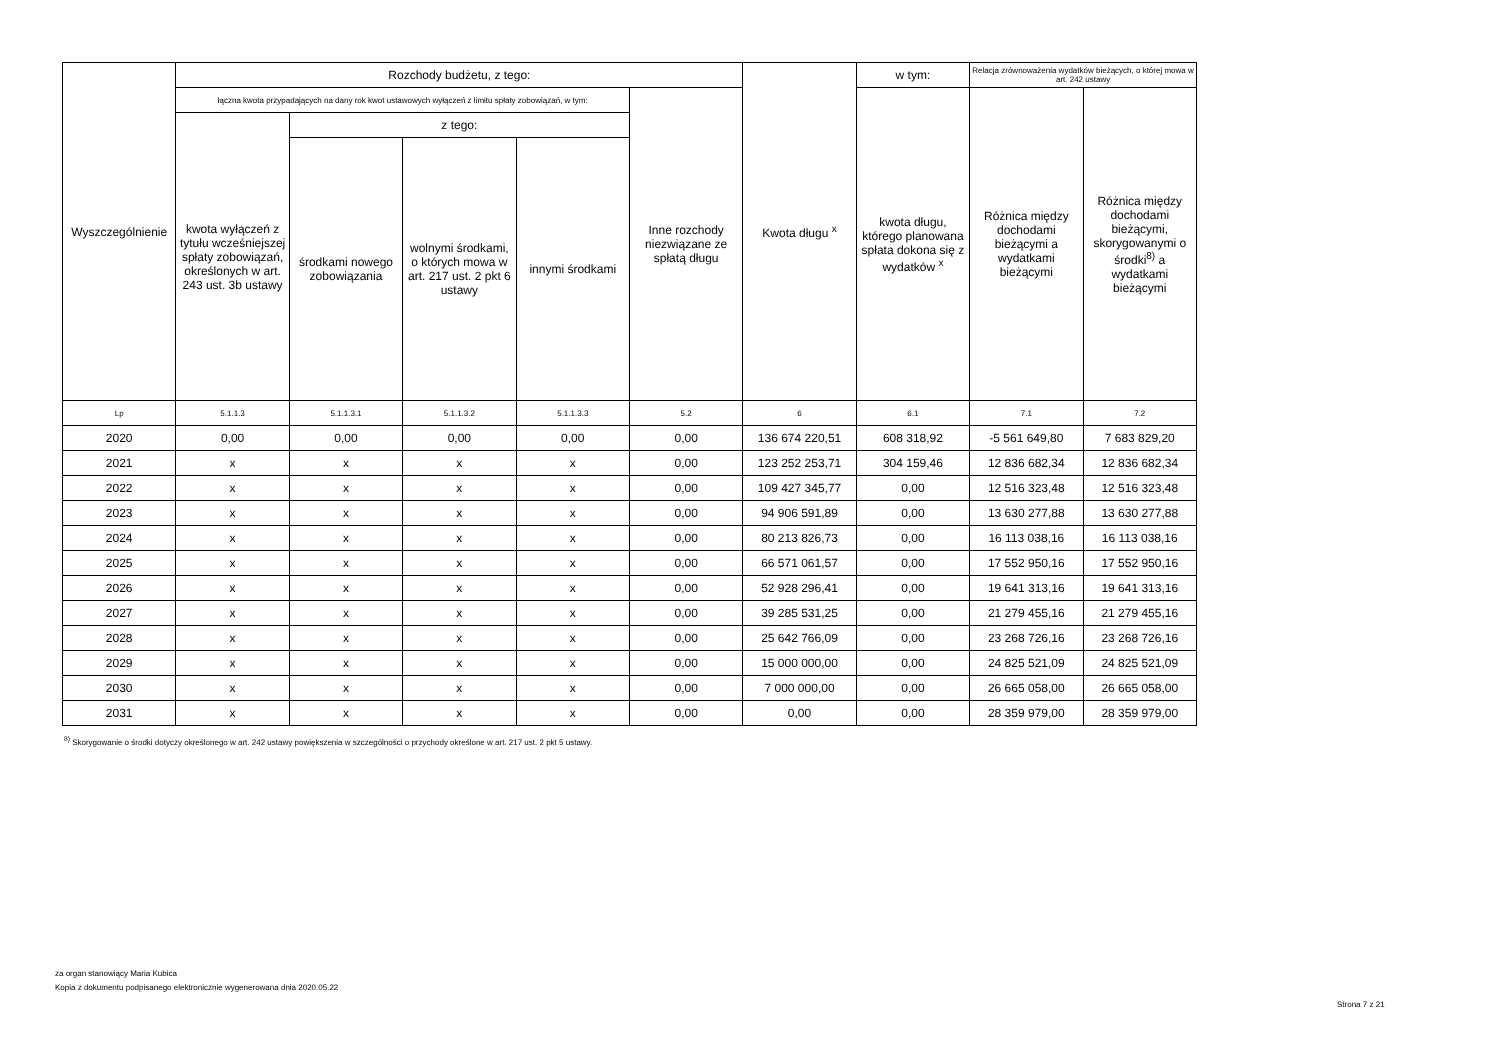| Wyszczególnienie | Rozchody budżetu, z tego: | | | | | Kwota długu <sup>x</sup> | w tym: | Relacja zrównoważenia wydatków bieżących, o której mowa w art. 242 ustawy | |
| --- | --- | --- | --- | --- | --- | --- | --- | --- | --- |
| | łączna kwota przypadających na dany rok kwot ustawowych wyłączeń z limitu spłaty zobowiązań, w tym: | | | | Inne rozchody niezwiązane ze spłatą długu | | kwota długu, którego planowana spłata dokona się z wydatków <sup>x</sup> | Różnica między dochodami bieżącymi a wydatkami bieżącymi | Różnica między dochodami bieżącymi, skorygowanymi o środki<sup>8)</sup> a wydatkami bieżącymi |
| | kwota wyłączeń z tytułu wcześniejszej spłaty zobowiązań, określonych w art. 243 ust. 3b ustawy | z tego: | | | | | | | |
| | | środkami nowego zobowiązania | wolnymi środkami, o których mowa w art. 217 ust. 2 pkt 6 ustawy | innymi środkami | | | | | |
| Lp | 5.1.1.3 | 5.1.1.3.1 | 5.1.1.3.2 | 5.1.1.3.3 | 5.2 | 6 | 6.1 | 7.1 | 7.2 |
| 2020 | 0,00 | 0,00 | 0,00 | 0,00 | 0,00 | 136 674 220,51 | 608 318,92 | -5 561 649,80 | 7 683 829,20 |
| 2021 | x | x | x | x | 0,00 | 123 252 253,71 | 304 159,46 | 12 836 682,34 | 12 836 682,34 |
| 2022 | x | x | x | x | 0,00 | 109 427 345,77 | 0,00 | 12 516 323,48 | 12 516 323,48 |
| 2023 | x | x | x | x | 0,00 | 94 906 591,89 | 0,00 | 13 630 277,88 | 13 630 277,88 |
| 2024 | x | x | x | x | 0,00 | 80 213 826,73 | 0,00 | 16 113 038,16 | 16 113 038,16 |
| 2025 | x | x | x | x | 0,00 | 66 571 061,57 | 0,00 | 17 552 950,16 | 17 552 950,16 |
| 2026 | x | x | x | x | 0,00 | 52 928 296,41 | 0,00 | 19 641 313,16 | 19 641 313,16 |
| 2027 | x | x | x | x | 0,00 | 39 285 531,25 | 0,00 | 21 279 455,16 | 21 279 455,16 |
| 2028 | x | x | x | x | 0,00 | 25 642 766,09 | 0,00 | 23 268 726,16 | 23 268 726,16 |
| 2029 | x | x | x | x | 0,00 | 15 000 000,00 | 0,00 | 24 825 521,09 | 24 825 521,09 |
| 2030 | x | x | x | x | 0,00 | 7 000 000,00 | 0,00 | 26 665 058,00 | 26 665 058,00 |
| 2031 | x | x | x | x | 0,00 | 0,00 | 0,00 | 28 359 979,00 | 28 359 979,00 |
<sup>8)</sup> Skorygowanie o środki dotyczy określonego w art. 242 ustawy powiększenia w szczególności o przychody określone w art. 217 ust. 2 pkt 5 ustawy.
za organ stanowiący Maria Kubica
Kopia z dokumentu podpisanego elektronicznie wygenerowana dnia 2020.05.22
Strona 7 z 21